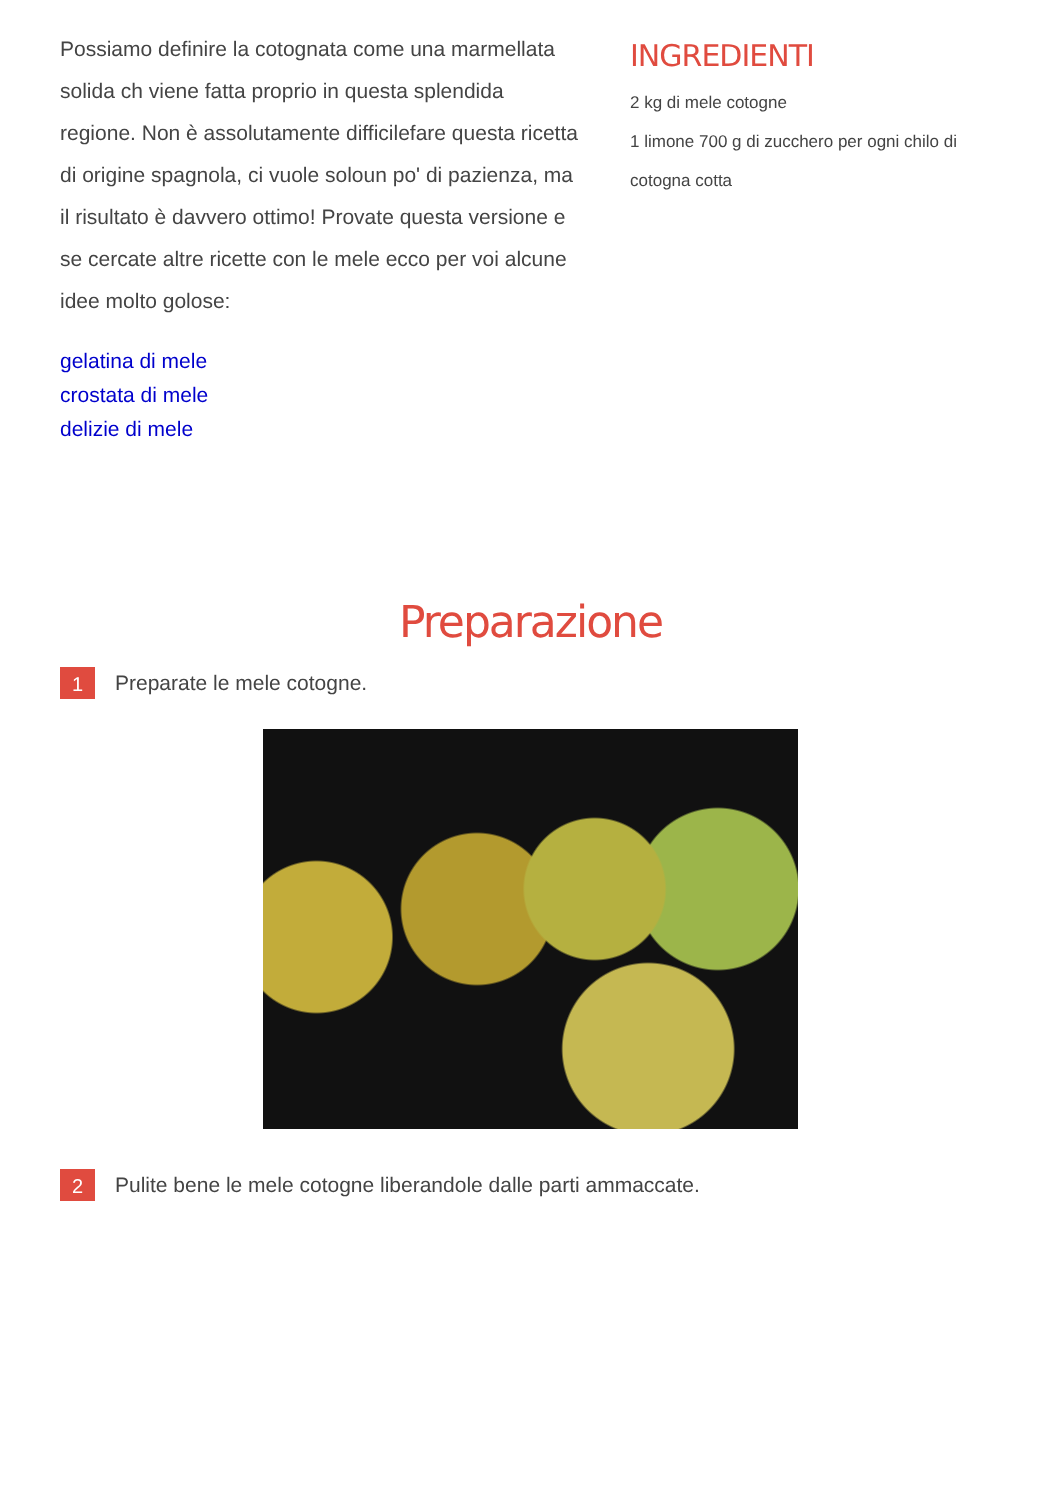Possiamo definire la cotognata come una marmellata solida ch viene fatta proprio in questa splendida regione. Non è assolutamente difficilefare questa ricetta di origine spagnola, ci vuole soloun po' di pazienza, ma il risultato è davvero ottimo! Provate questa versione e se cercate altre ricette con le mele ecco per voi alcune idee molto golose:
gelatina di mele
crostata di mele
delizie di mele
INGREDIENTI
2 kg di mele cotogne
1 limone 700 g di zucchero per ogni chilo di cotogna cotta
Preparazione
1
Preparate le mele cotogne.
2
Pulite bene le mele cotogne liberandole dalle parti ammaccate.